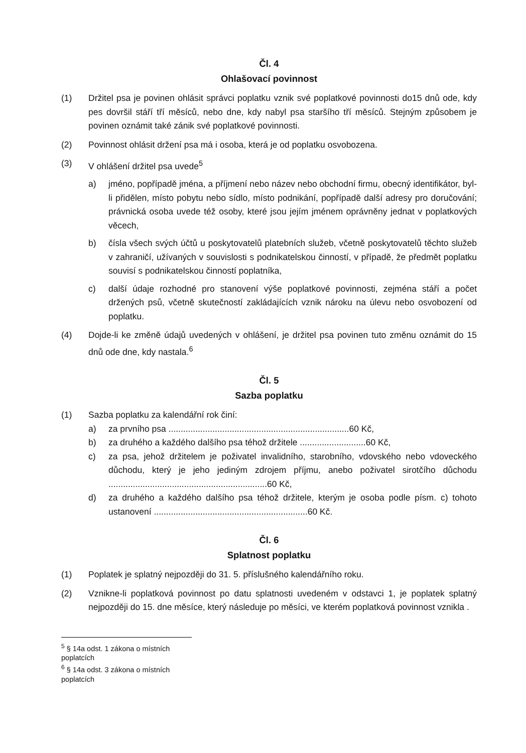Čl. 4
Ohlašovací povinnost
(1) Držitel psa je povinen ohlásit správci poplatku vznik své poplatkové povinnosti do15 dnů ode, kdy pes dovršil stáří tří měsíců, nebo dne, kdy nabyl psa staršího tří měsíců. Stejným způsobem je povinen oznámit také zánik své poplatkové povinnosti.
(2) Povinnost ohlásit držení psa má i osoba, která je od poplatku osvobozena.
(3) V ohlášení držitel psa uvede<sup>5</sup>
a) jméno, popřípadě jména, a příjmení nebo název nebo obchodní firmu, obecný identifikátor, byl-li přidělen, místo pobytu nebo sídlo, místo podnikání, popřípadě další adresy pro doručování; právnická osoba uvede též osoby, které jsou jejím jménem oprávněny jednat v poplatkových věcech,
b) čísla všech svých účtů u poskytovatelů platebních služeb, včetně poskytovatelů těchto služeb v zahraničí, užívaných v souvislosti s podnikatelskou činností, v případě, že předmět poplatku souvisí s podnikatelskou činností poplatníka,
c) další údaje rozhodné pro stanovení výše poplatkové povinnosti, zejména stáří a počet držených psů, včetně skutečností zakládajících vznik nároku na úlevu nebo osvobození od poplatku.
(4) Dojde-li ke změně údajů uvedených v ohlášení, je držitel psa povinen tuto změnu oznámit do 15 dnů ode dne, kdy nastala.<sup>6</sup>
Čl. 5
Sazba poplatku
(1) Sazba poplatku za kalendářní rok činí:
a) za prvního psa ..........................................................................60 Kč,
b) za druhého a každého dalšího psa téhož držitele ...........................60 Kč,
c) za psa, jehož držitelem je poživatel invalidního, starobního, vdovského nebo vdoveckého důchodu, který je jeho jediným zdrojem příjmu, anebo poživatel sirotčího důchodu .................................................................60 Kč,
d) za druhého a každého dalšího psa téhož držitele, kterým je osoba podle písm. c) tohoto ustanovení ...............................................................60 Kč.
Čl. 6
Splatnost poplatku
(1) Poplatek je splatný nejpozději do 31. 5. příslušného kalendářního roku.
(2) Vznikne-li poplatková povinnost po datu splatnosti uvedeném v odstavci 1, je poplatek splatný nejpozději do 15. dne měsíce, který následuje po měsíci, ve kterém poplatková povinnost vznikla .
<sup>5</sup> § 14a odst. 1 zákona o místních poplatcích
<sup>6</sup> § 14a odst. 3 zákona o místních poplatcích